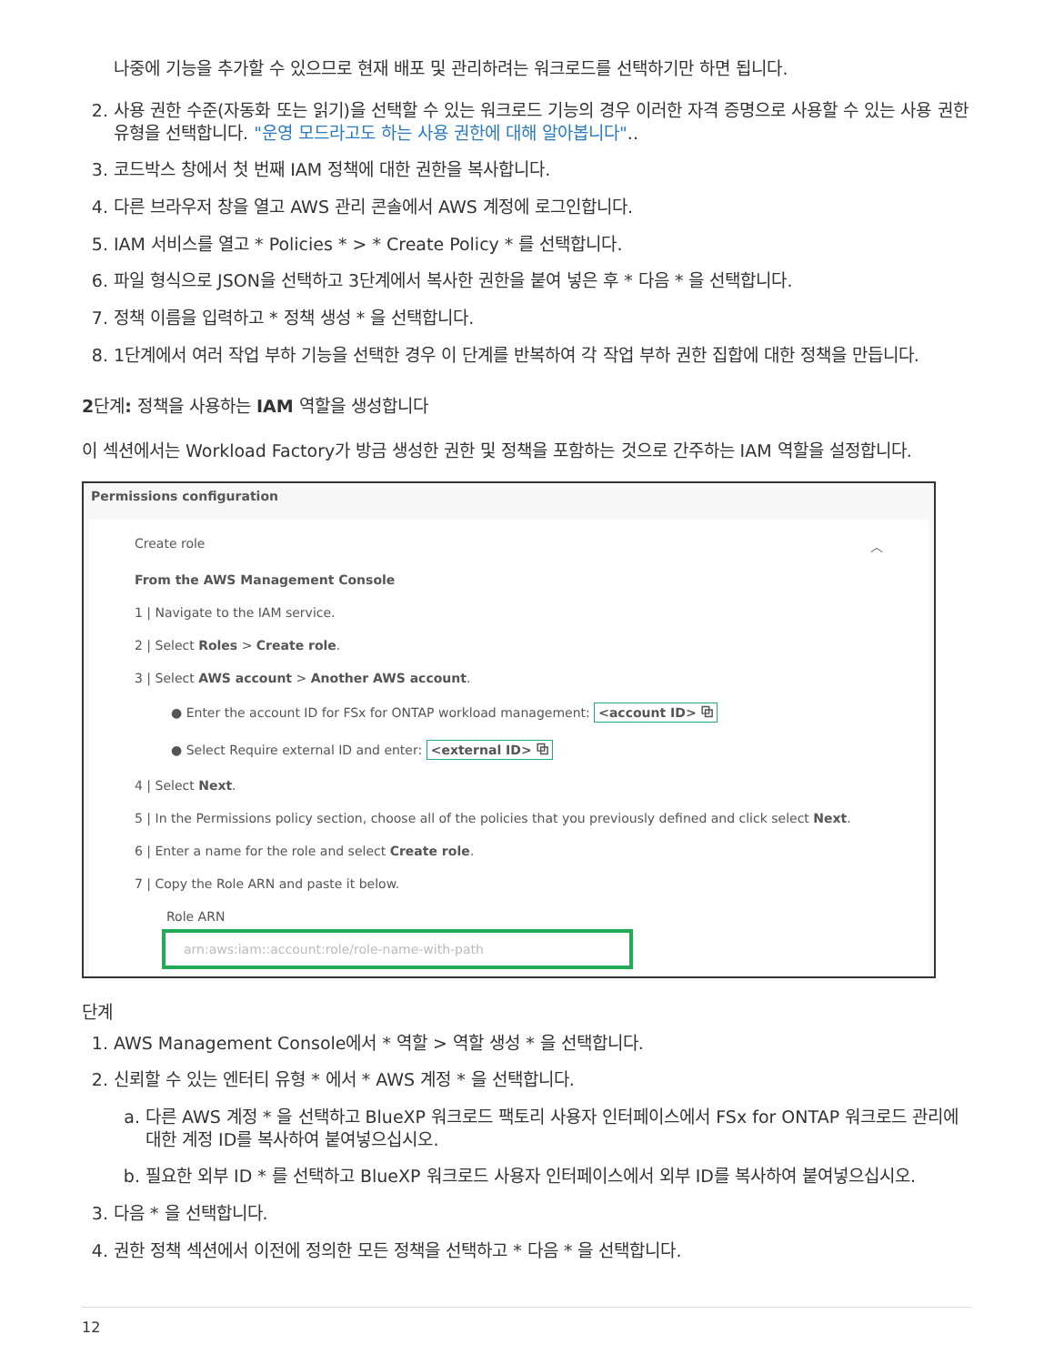나중에 기능을 추가할 수 있으므로 현재 배포 및 관리하려는 워크로드를 선택하기만 하면 됩니다.
2. 사용 권한 수준(자동화 또는 읽기)을 선택할 수 있는 워크로드 기능의 경우 이러한 자격 증명으로 사용할 수 있는 사용 권한 유형을 선택합니다. "운영 모드라고도 하는 사용 권한에 대해 알아봅니다"..
3. 코드박스 창에서 첫 번째 IAM 정책에 대한 권한을 복사합니다.
4. 다른 브라우저 창을 열고 AWS 관리 콘솔에서 AWS 계정에 로그인합니다.
5. IAM 서비스를 열고 * Policies * > * Create Policy * 를 선택합니다.
6. 파일 형식으로 JSON을 선택하고 3단계에서 복사한 권한을 붙여 넣은 후 * 다음 * 을 선택합니다.
7. 정책 이름을 입력하고 * 정책 생성 * 을 선택합니다.
8. 1단계에서 여러 작업 부하 기능을 선택한 경우 이 단계를 반복하여 각 작업 부하 권한 집합에 대한 정책을 만듭니다.
2단계: 정책을 사용하는 IAM 역할을 생성합니다
이 섹션에서는 Workload Factory가 방금 생성한 권한 및 정책을 포함하는 것으로 간주하는 IAM 역할을 설정합니다.
Permissions configuration
Create role ︿
From the AWS Management Console
1 | Navigate to the IAM service.
2 | Select Roles > Create role.
3 | Select AWS account > Another AWS account.
● Enter the account ID for FSx for ONTAP workload management: <account ID> ⧉
● Select Require external ID and enter: <external ID> ⧉
4 | Select Next.
5 | In the Permissions policy section, choose all of the policies that you previously defined and click select Next.
6 | Enter a name for the role and select Create role.
7 | Copy the Role ARN and paste it below.
Role ARN
arn:aws:iam::account:role/role-name-with-path
단계
1. AWS Management Console에서 * 역할 > 역할 생성 * 을 선택합니다.
2. 신뢰할 수 있는 엔터티 유형 * 에서 * AWS 계정 * 을 선택합니다.
a. 다른 AWS 계정 * 을 선택하고 BlueXP 워크로드 팩토리 사용자 인터페이스에서 FSx for ONTAP 워크로드 관리에 대한 계정 ID를 복사하여 붙여넣으십시오.
b. 필요한 외부 ID * 를 선택하고 BlueXP 워크로드 사용자 인터페이스에서 외부 ID를 복사하여 붙여넣으십시오.
3. 다음 * 을 선택합니다.
4. 권한 정책 섹션에서 이전에 정의한 모든 정책을 선택하고 * 다음 * 을 선택합니다.
12